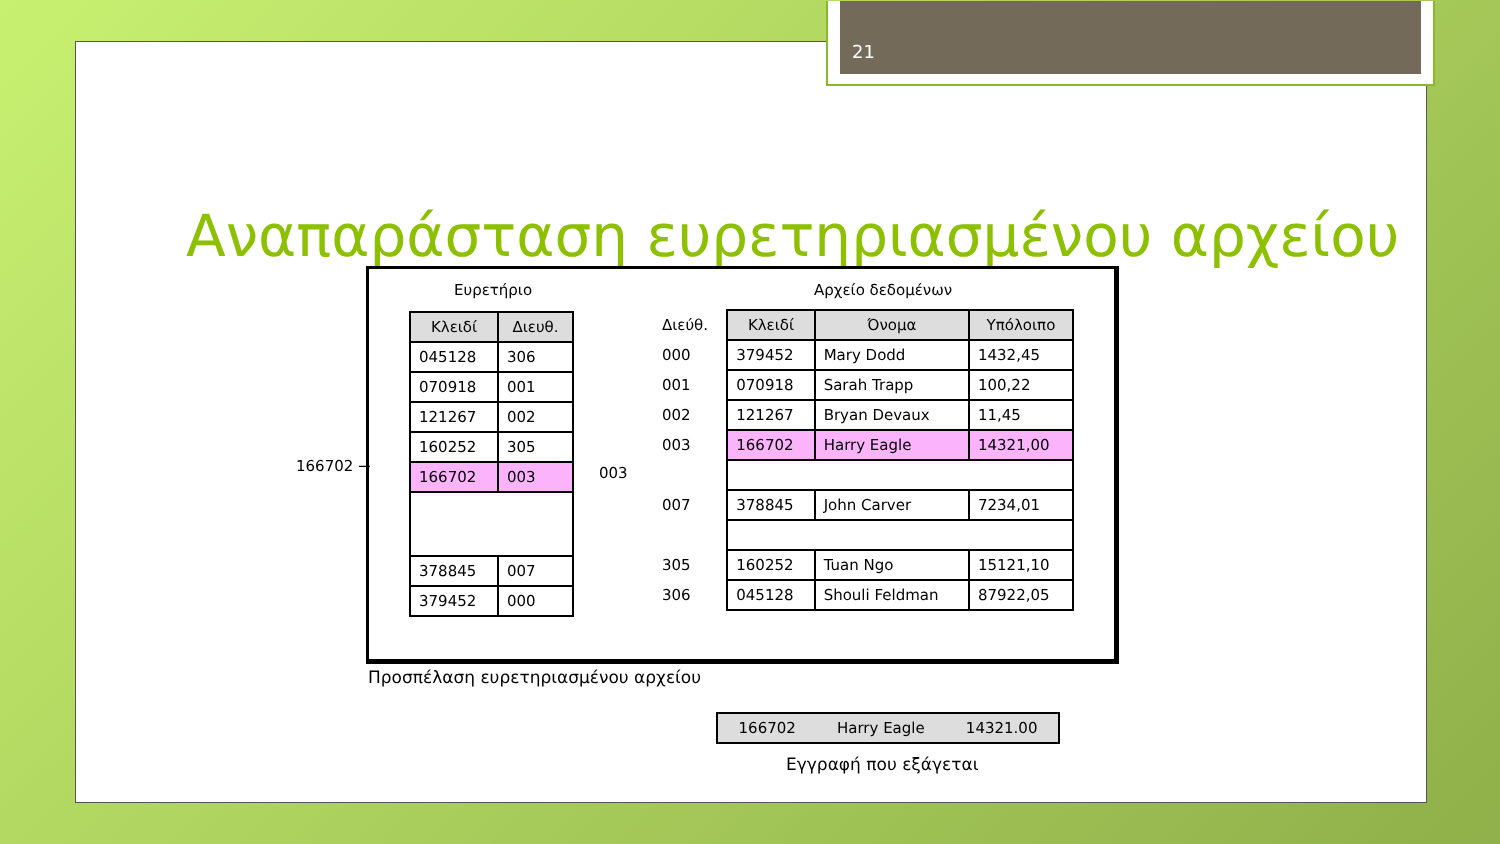21
Αναπαράσταση ευρετηριασμένου αρχείου
Ευρετήριο
| Κλειδί | Διευθ. |
| --- | --- |
| 045128 | 306 |
| 070918 | 001 |
| 121267 | 002 |
| 160252 | 305 |
| 166702 | 003 |
| 378845 | 007 |
| 379452 | 000 |
003
Αρχείο δεδομένων
| Διεύθ. | Κλειδί | Όνομα | Υπόλοιπο |
| 000 | 379452 | Mary Dodd | 1432,45 |
| 001 | 070918 | Sarah Trapp | 100,22 |
| 002 | 121267 | Bryan Devaux | 11,45 |
| 003 | 166702 | Harry Eagle | 14321,00 |
| 007 | 378845 | John Carver | 7234,01 |
| 305 | 160252 | Tuan Ngo | 15121,10 |
| 306 | 045128 | Shouli Feldman | 87922,05 |
166702 →
Προσπέλαση ευρετηριασμένου αρχείου
166702 Harry Eagle 14321.00
Εγγραφή που εξάγεται